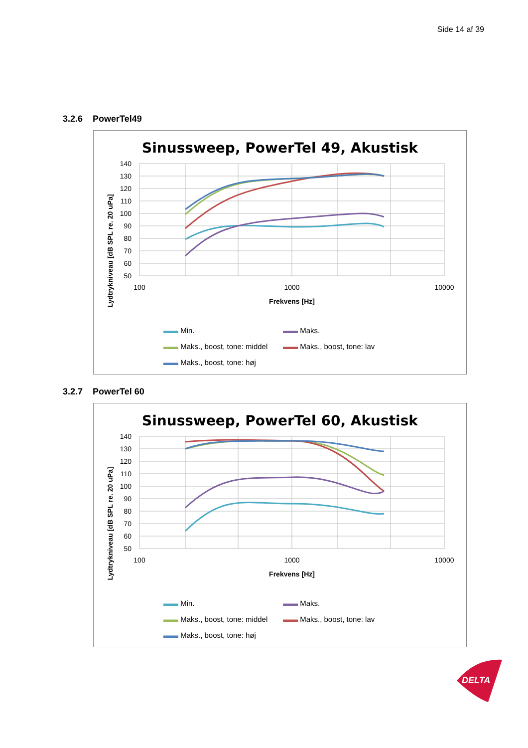Side 14 af 39
3.2.6 PowerTel49
Sinussweep, PowerTel 49, Akustisk
Lydtrykniveau [dB SPL re. 20 uPa]
140
130
120
110
100
90
80
70
60
50
100
1000
10000
Frekvens [Hz]
▬▬ Min.
▬▬ Maks.
▬▬ Maks., boost, tone: middel
▬▬ Maks., boost, tone: lav
▬▬ Maks., boost, tone: høj
3.2.7 PowerTel 60
Sinussweep, PowerTel 60, Akustisk
Lydtrykniveau [dB SPL re. 20 uPa]
140
130
120
110
100
90
80
70
60
50
100
1000
10000
Frekvens [Hz]
▬▬ Min.
▬▬ Maks.
▬▬ Maks., boost, tone: middel
▬▬ Maks., boost, tone: lav
▬▬ Maks., boost, tone: høj
DELTA